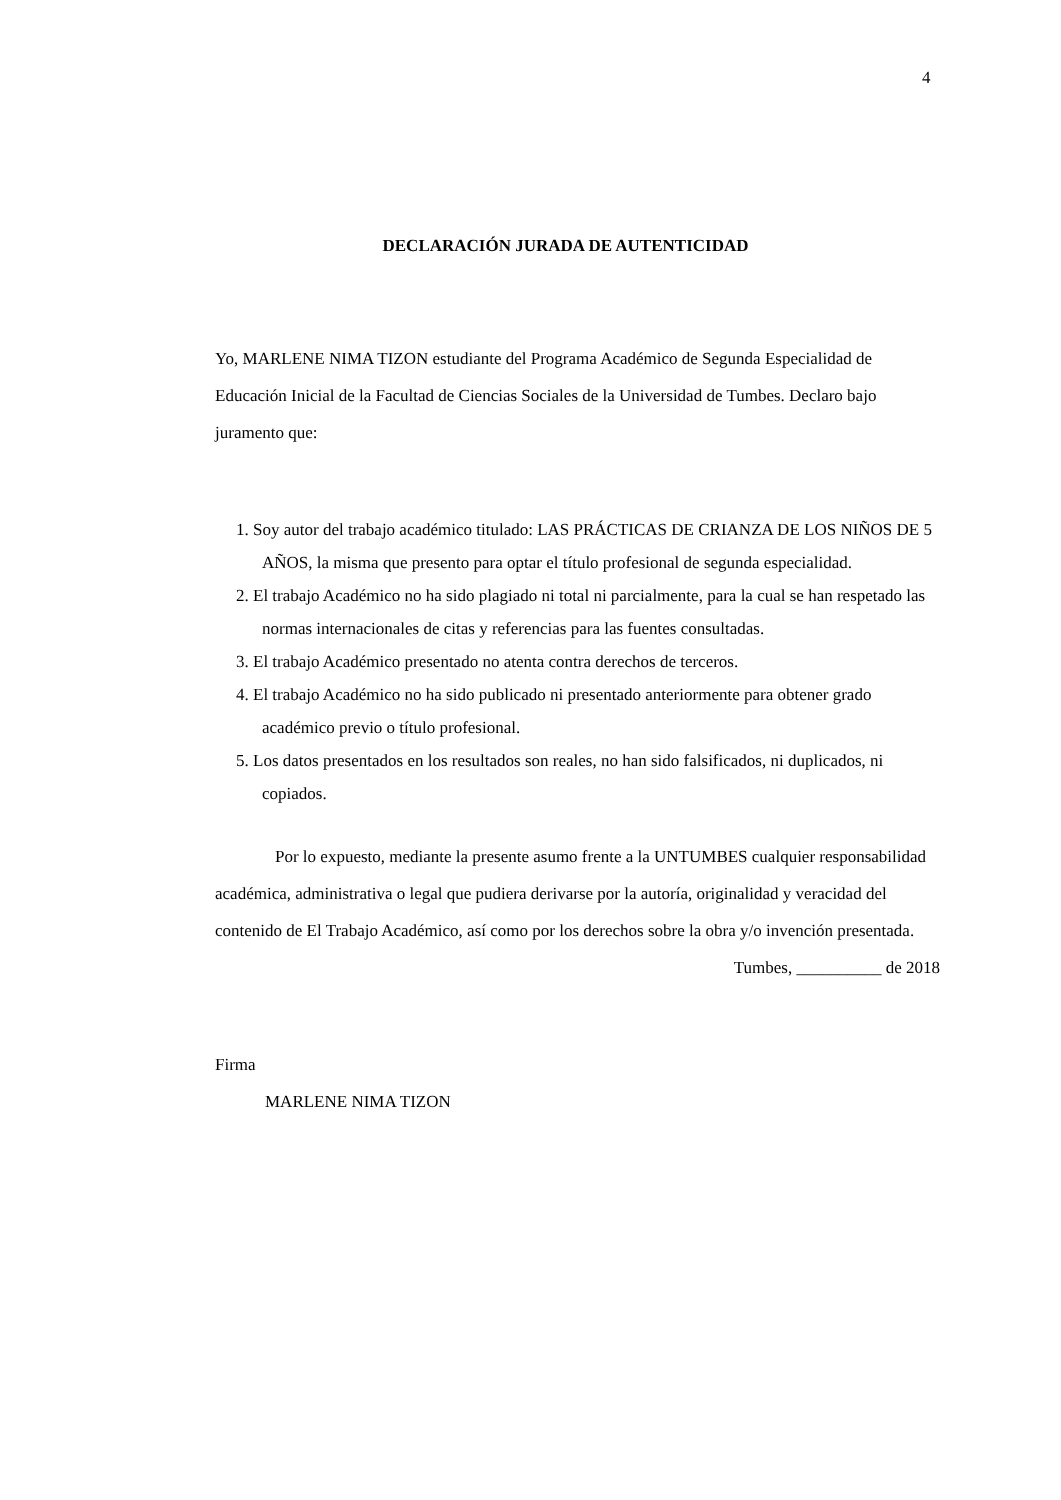4
DECLARACIÓN JURADA DE AUTENTICIDAD
Yo, MARLENE NIMA TIZON estudiante del Programa Académico de Segunda Especialidad de Educación Inicial de la Facultad de Ciencias Sociales de la Universidad de Tumbes. Declaro bajo juramento que:
1. Soy autor del trabajo académico titulado: LAS PRÁCTICAS DE CRIANZA DE LOS NIÑOS DE 5 AÑOS, la misma que presento para optar el título profesional de segunda especialidad.
2. El trabajo Académico no ha sido plagiado ni total ni parcialmente, para la cual se han respetado las normas internacionales de citas y referencias para las fuentes consultadas.
3. El trabajo Académico presentado no atenta contra derechos de terceros.
4. El trabajo Académico no ha sido publicado ni presentado anteriormente para obtener grado académico previo o título profesional.
5. Los datos presentados en los resultados son reales, no han sido falsificados, ni duplicados, ni copiados.
Por lo expuesto, mediante la presente asumo frente a la UNTUMBES cualquier responsabilidad académica, administrativa o legal que pudiera derivarse por la autoría, originalidad y veracidad del contenido de El Trabajo Académico, así como por los derechos sobre la obra y/o invención presentada.
Tumbes, __________ de 2018
Firma
MARLENE NIMA TIZON